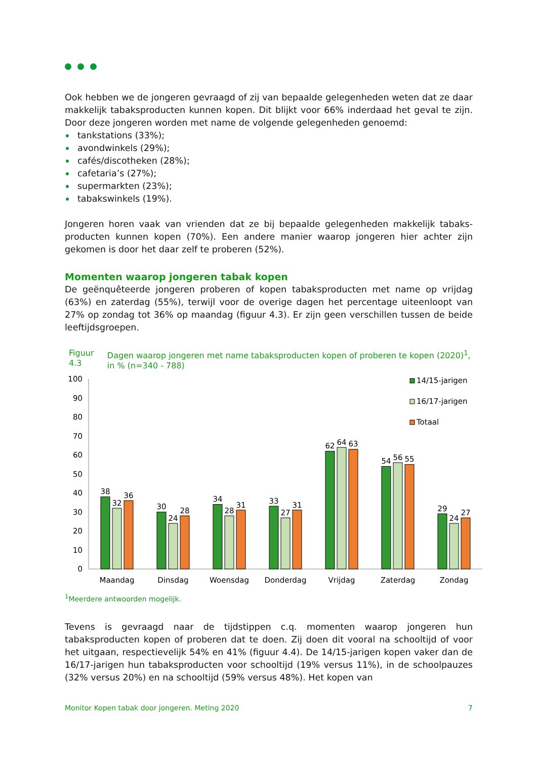Ook hebben we de jongeren gevraagd of zij van bepaalde gelegenheden weten dat ze daar makkelijk tabaksproducten kunnen kopen. Dit blijkt voor 66% inderdaad het geval te zijn. Door deze jongeren worden met name de volgende gelegenheden genoemd:
tankstations (33%);
avondwinkels (29%);
cafés/discotheken (28%);
cafetaria’s (27%);
supermarkten (23%);
tabakswinkels (19%).
Jongeren horen vaak van vrienden dat ze bij bepaalde gelegenheden makkelijk tabaks-producten kunnen kopen (70%). Een andere manier waarop jongeren hier achter zijn gekomen is door het daar zelf te proberen (52%).
Momenten waarop jongeren tabak kopen
De geënquêteerde jongeren proberen of kopen tabaksproducten met name op vrijdag (63%) en zaterdag (55%), terwijl voor de overige dagen het percentage uiteenloopt van 27% op zondag tot 36% op maandag (figuur 4.3). Er zijn geen verschillen tussen de beide leeftijdsgroepen.
Figuur 4.3
Dagen waarop jongeren met name tabaksproducten kopen of proberen te kopen (2020)<sup>1</sup>, in % (n=340 - 788)
100
90
80
70
60
50
40
30
20
10
0
38
32
36
30
24
28
34
28
31
33
27
31
62
64
63
54
56
55
29
24
27
Maandag
Dinsdag
Woensdag
Donderdag
Vrijdag
Zaterdag
Zondag
14/15-jarigen
16/17-jarigen
Totaal
<sup>1</sup> Meerdere antwoorden mogelijk.
Tevens is gevraagd naar de tijdstippen c.q. momenten waarop jongeren hun tabaksproducten kopen of proberen dat te doen. Zij doen dit vooral na schooltijd of voor het uitgaan, respectievelijk 54% en 41% (figuur 4.4). De 14/15-jarigen kopen vaker dan de 16/17-jarigen hun tabaksproducten voor schooltijd (19% versus 11%), in de schoolpauzes (32% versus 20%) en na schooltijd (59% versus 48%). Het kopen van
Monitor Kopen tabak door jongeren. Meting 2020 7